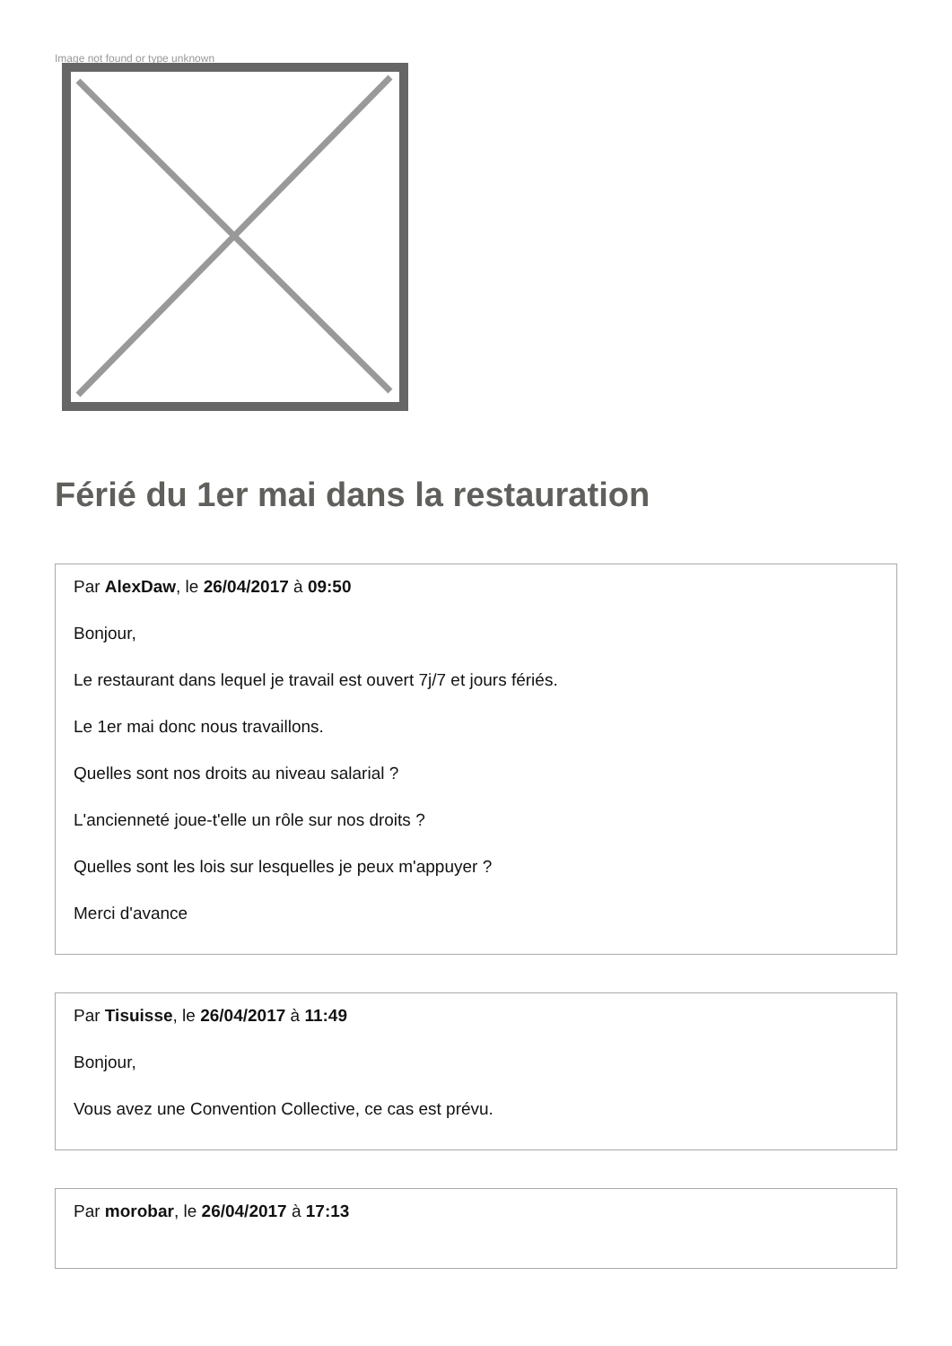Image not found or type unknown
Férié du 1er mai dans la restauration
Par AlexDaw, le 26/04/2017 à 09:50
Bonjour,
Le restaurant dans lequel je travail est ouvert 7j/7 et jours fériés.
Le 1er mai donc nous travaillons.
Quelles sont nos droits au niveau salarial ?
L'ancienneté joue-t'elle un rôle sur nos droits ?
Quelles sont les lois sur lesquelles je peux m'appuyer ?
Merci d'avance
Par Tisuisse, le 26/04/2017 à 11:49
Bonjour,
Vous avez une Convention Collective, ce cas est prévu.
Par morobar, le 26/04/2017 à 17:13